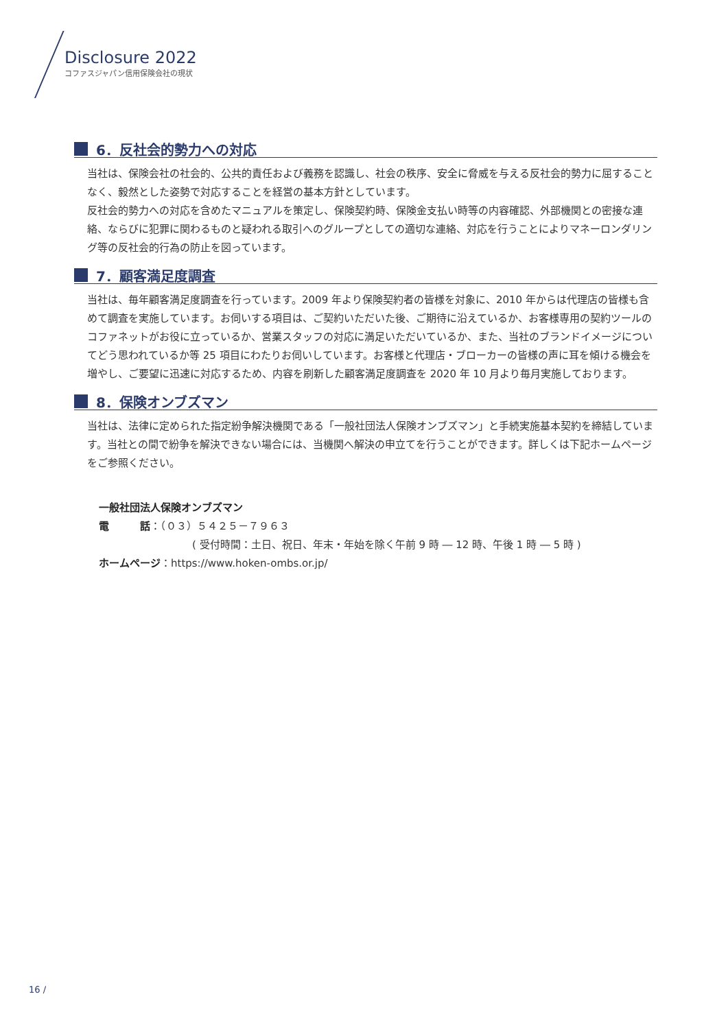Disclosure 2022
コファスジャパン信用保険会社の現状
6．反社会的勢力への対応
当社は、保険会社の社会的、公共的責任および義務を認識し、社会の秩序、安全に脅威を与える反社会的勢力に屈することなく、毅然とした姿勢で対応することを経営の基本方針としています。
反社会的勢力への対応を含めたマニュアルを策定し、保険契約時、保険金支払い時等の内容確認、外部機関との密接な連絡、ならびに犯罪に関わるものと疑われる取引へのグループとしての適切な連絡、対応を行うことによりマネーロンダリング等の反社会的行為の防止を図っています。
7．顧客満足度調査
当社は、毎年顧客満足度調査を行っています。2009 年より保険契約者の皆様を対象に、2010 年からは代理店の皆様も含めて調査を実施しています。お伺いする項目は、ご契約いただいた後、ご期待に沿えているか、お客様専用の契約ツールのコファネットがお役に立っているか、営業スタッフの対応に満足いただいているか、また、当社のブランドイメージについてどう思われているか等 25 項目にわたりお伺いしています。お客様と代理店・ブローカーの皆様の声に耳を傾ける機会を増やし、ご要望に迅速に対応するため、内容を刷新した顧客満足度調査を 2020 年 10 月より毎月実施しております。
8．保険オンブズマン
当社は、法律に定められた指定紛争解決機関である「一般社団法人保険オンブズマン」と手続実施基本契約を締結しています。当社との間で紛争を解決できない場合には、当機関へ解決の申立てを行うことができます。詳しくは下記ホームページをご参照ください。
一般社団法人保険オンブズマン
電　　　話：（０３）５４２５－７９６３
( 受付時間：土日、祝日、年末・年始を除く午前 9 時 ― 12 時、午後 1 時 ― 5 時 )
ホームページ：https://www.hoken-ombs.or.jp/
16 /